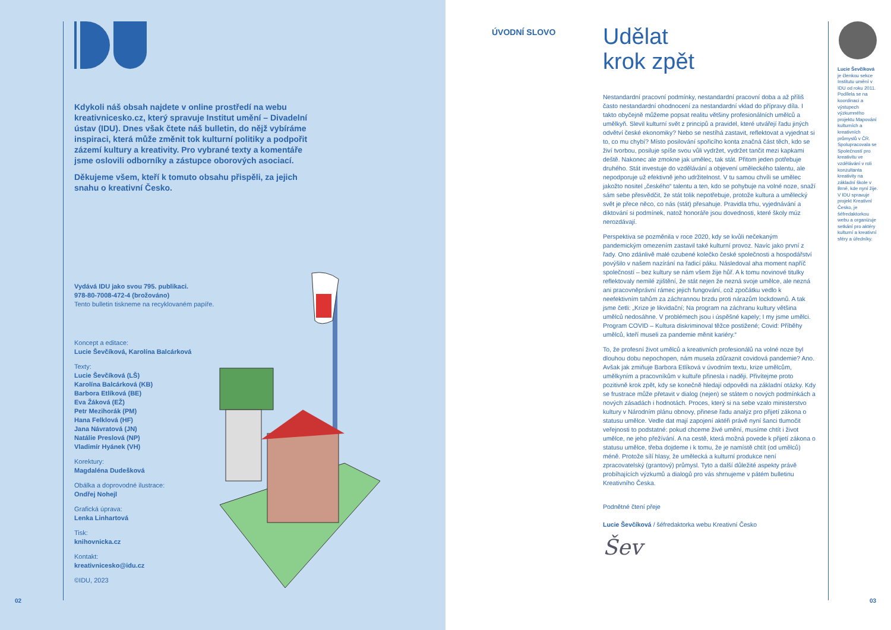Kdykoli náš obsah najdete v online prostředí na webu kreativnicesko.cz, který spravuje Institut umění – Divadelní ústav (IDU). Dnes však čtete náš bulletin, do nějž vybíráme inspiraci, která může změnit tok kulturní politiky a podpořit zázemí kultury a kreativity. Pro vybrané texty a komentáře jsme oslovili odborníky a zástupce oborových asociací.
Děkujeme všem, kteří k tomuto obsahu přispěli, za jejich snahu o kreativní Česko.
Vydává IDU jako svou 795. publikaci.
978-80-7008-472-4 (brožováno)
Tento bulletin tiskneme na recyklovaném papíře.
Koncept a editace:
Lucie Ševčíková, Karolína Balcárková
Texty:
Lucie Ševčíková (LŠ)
Karolína Balcárková (KB)
Barbora Etlíková (BE)
Eva Žáková (EŽ)
Petr Mezihorák (PM)
Hana Felklová (HF)
Jana Návratová (JN)
Natálie Preslová (NP)
Vladimír Hyánek (VH)
Korektury:
Magdaléna Dudešková
Obálka a doprovodné ilustrace:
Ondřej Nohejl
Grafická úprava:
Lenka Linhartová
Tisk:
knihovnicka.cz
Kontakt:
kreativnicesko@idu.cz
©IDU, 2023
02
ÚVODNÍ SLOVO
Udělat
krok zpět
Nestandardní pracovní podmínky, nestandardní pracovní doba a až příliš často nestandardní ohodnocení za nestandardní vklad do přípravy díla. I takto obyčejně můžeme popsat realitu většiny profesionálních umělců a umělkyň. Slevil kulturní svět z principů a pravidel, které utvářejí řadu jiných odvětví české ekonomiky? Nebo se nestíhá zastavit, reflektovat a vyjednat si to, co mu chybí? Místo posilování spořicího konta značná část těch, kdo se živí tvorbou, posiluje spíše svou vůli vydržet, vydržet tančit mezi kapkami deště. Nakonec ale zmokne jak umělec, tak stát. Přitom jeden potřebuje druhého. Stát investuje do vzdělávání a objevení uměleckého talentu, ale nepodporuje už efektivně jeho udržitelnost. V tu samou chvíli se umělec jakožto nositel „českého“ talentu a ten, kdo se pohybuje na volné noze, snaží sám sebe přesvědčit, že stát tolik nepotřebuje, protože kultura a umělecký svět je přece něco, co nás (stát) přesahuje. Pravidla trhu, vyjednávání a diktování si podmínek, natož honoráře jsou dovednosti, které školy múz nerozdávají.
Perspektiva se pozměnila v roce 2020, kdy se kvůli nečekaným pandemickým omezením zastavil také kulturní provoz. Navíc jako první z řady. Ono zdánlivě malé ozubené kolečko české společnosti a hospodářství povýšilo v našem nazírání na řadicí páku. Následoval aha moment napříč společností – bez kultury se nám všem žije hůř. A k tomu novinové titulky reflektovaly nemilé zjištění, že stát nejen že nezná svoje umělce, ale nezná ani pracovněprávní rámec jejich fungování, což zpočátku vedlo k neefektivním tahům za záchrannou brzdu proti nárazům lockdownů. A tak jsme četli: „Krize je likvidační; Na program na záchranu kultury většina umělců nedosáhne. V problémech jsou i úspěšné kapely; I my jsme umělci. Program COVID – Kultura diskriminoval těžce postižené; Covid: Příběhy umělců, kteří museli za pandemie měnit kariéry.“
To, že profesní život umělců a kreativních profesionálů na volné noze byl dlouhou dobu nepochopen, nám musela zdůraznit covidová pandemie? Ano. Avšak jak zmiňuje Barbora Etlíková v úvodním textu, krize umělcům, umělkyním a pracovníkům v kultuře přinesla i naději. Přivítejme proto pozitivně krok zpět, kdy se konečně hledají odpovědi na základní otázky. Kdy se frustrace může přetavit v dialog (nejen) se státem o nových podmínkách a nových zásadách i hodnotách. Proces, který si na sebe vzalo ministerstvo kultury v Národním plánu obnovy, přinese řadu analýz pro přijetí zákona o statusu umělce. Vedle dat mají zapojení aktéři právě nyní šanci tlumočit veřejnosti to podstatné: pokud chceme živé umění, musíme chtít i život umělce, ne jeho přežívání. A na cestě, která možná povede k přijetí zákona o statusu umělce, třeba dojdeme i k tomu, že je namístě chtít (od umělců) méně. Protože sílí hlasy, že umělecká a kulturní produkce není zpracovatelský (grantový) průmysl. Tyto a další důležité aspekty právě probíhajících výzkumů a dialogů pro vás shrnujeme v pátém bulletinu Kreativního Česka.
Podnětné čtení přeje
Lucie Ševčíková / šéfredaktorka webu Kreativní Česko
Šev
Lucie Ševčíková
je členkou sekce Institutu umění v IDU od roku 2011. Podílela se na koordinaci a výstupech výzkumného projektu Mapování kulturních a kreativních průmyslů v ČR. Spolupracovala se Společností pro kreativitu ve vzdělávání v roli konzultanta kreativity na základní škole v Brně, kde nyní žije. V IDU spravuje projekt Kreativní Česko, je šéfredaktorkou webu a organizuje setkání pro aktéry kulturní a kreativní sféry a úředníky.
03